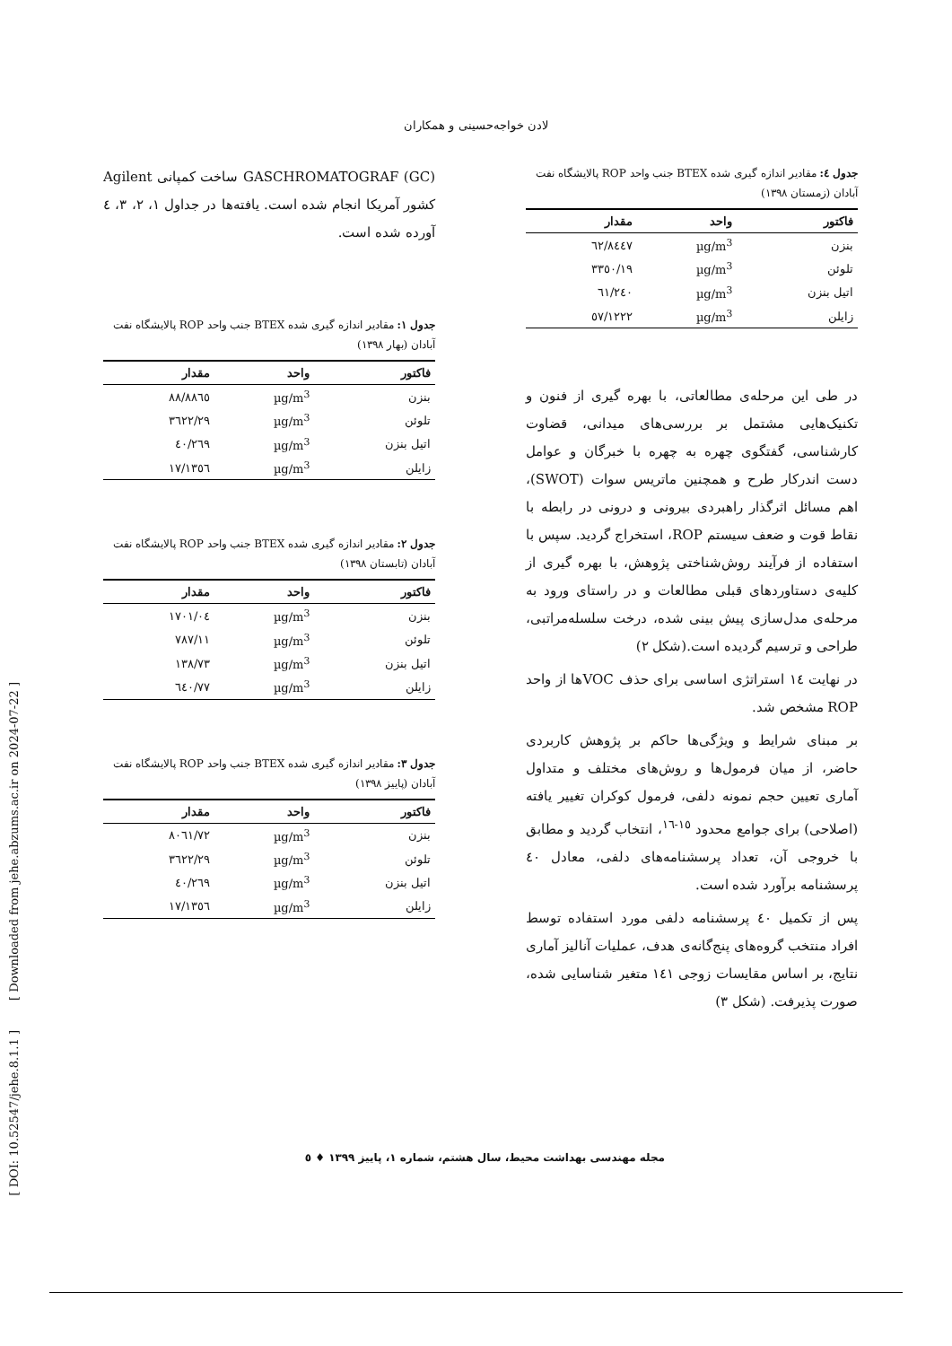لادن خواجه‌حسینی و همکاران
GASCHROMATOGRAF (GC) ساخت کمپانی Agilent کشور آمریکا انجام شده است. یافته‌ها در جداول ۱، ۲، ۳، ٤ آورده شده است.
جدول ۱: مقادیر اندازه گیری شده BTEX جنب واحد ROP پالایشگاه نفت آبادان (بهار ۱۳۹۸)
| فاکتور | واحد | مقدار |
| --- | --- | --- |
| بنزن | µg/m<sup>3</sup> | ۸۸٦٥/۸۸ |
| تلوئن | µg/m<sup>3</sup> | ۳٦۲۲/۲۹ |
| اتیل بنزن | µg/m<sup>3</sup> | ۲٦۹/٤۰ |
| زایلن | µg/m<sup>3</sup> | ۱۳٥٦/۱۷ |
جدول ۲: مقادیر اندازه گیری شده BTEX جنب واحد ROP پالایشگاه نفت آبادان (تابستان ۱۳۹۸)
| فاکتور | واحد | مقدار |
| --- | --- | --- |
| بنزن | µg/m<sup>3</sup> | ۱۷۰۱/۰٤ |
| تلوئن | µg/m<sup>3</sup> | ۷۸۷/۱۱ |
| اتیل بنزن | µg/m<sup>3</sup> | ۱۳۸/۷۳ |
| زایلن | µg/m<sup>3</sup> | ٦٤۰/۷۷ |
جدول ۳: مقادیر اندازه گیری شده BTEX جنب واحد ROP پالایشگاه نفت آبادان (پاییز ۱۳۹۸)
| فاکتور | واحد | مقدار |
| --- | --- | --- |
| بنزن | µg/m<sup>3</sup> | ۸۰٦۱/۷۲ |
| تلوئن | µg/m<sup>3</sup> | ۳٦۲۲/۲۹ |
| اتیل بنزن | µg/m<sup>3</sup> | ۲٦۹/٤۰ |
| زایلن | µg/m<sup>3</sup> | ۱۳٥٦/۱۷ |
جدول ٤: مقادیر اندازه گیری شده BTEX جنب واحد ROP پالایشگاه نفت آبادان (زمستان ۱۳۹۸)
| فاکتور | واحد | مقدار |
| --- | --- | --- |
| بنزن | µg/m<sup>3</sup> | ۸٤٤۷/٦۲ |
| تلوئن | µg/m<sup>3</sup> | ۳۳٥۰/۱۹ |
| اتیل بنزن | µg/m<sup>3</sup> | ۲٤۰/٦۱ |
| زایلن | µg/m<sup>3</sup> | ۱۲۲۲/٥۷ |
در طی این مرحله‌ی مطالعاتی، با بهره گیری از فنون و تکنیک‌هایی مشتمل بر بررسی‌های میدانی، قضاوت کارشناسی، گفتگوی چهره به چهره با خبرگان و عوامل دست اندرکار طرح و همچنین ماتریس سوات (SWOT)، اهم مسائل اثرگذار راهبردی بیرونی و درونی در رابطه با نقاط قوت و ضعف سیستم ROP، استخراج گردید. سپس با استفاده از فرآیند روش‌شناختی پژوهش، با بهره گیری از کلیه‌ی دستاوردهای قبلی مطالعات و در راستای ورود به مرحله‌ی مدل‌سازی پیش بینی شده، درخت سلسله‌مراتبی، طراحی و ترسیم گردیده است.(شکل ۲)
در نهایت ١٤ استراتژی اساسی برای حذف VOCها از واحد ROP مشخص شد.
بر مبنای شرایط و ویژگی‌ها حاکم بر پژوهش کاربردی حاضر، از میان فرمول‌ها و روش‌های مختلف و متداول آماری تعیین حجم نمونه دلفی، فرمول کوکران تغییر یافته (اصلاحی) برای جوامع محدود <sup>۱٥-۱٦</sup>، انتخاب گردید و مطابق با خروجی آن، تعداد پرسشنامه‌های دلفی، معادل ٤۰ پرسشنامه برآورد شده است.
پس از تکمیل ٤۰ پرسشنامه دلفی مورد استفاده توسط افراد منتخب گروه‌های پنج‌گانه‌ی هدف، عملیات آنالیز آماری نتایج، بر اساس مقایسات زوجی ۱٤۱ متغیر شناسایی شده، صورت پذیرفت. (شکل ۳)
مجله مهندسی بهداشت محیط، سال هشتم، شماره ۱، پاییز ۱۳۹۹ ♦ ٥
[ DOI: 10.52547/jehe.8.1.1 ] [ Downloaded from jehe.abzums.ac.ir on 2024-07-22 ]